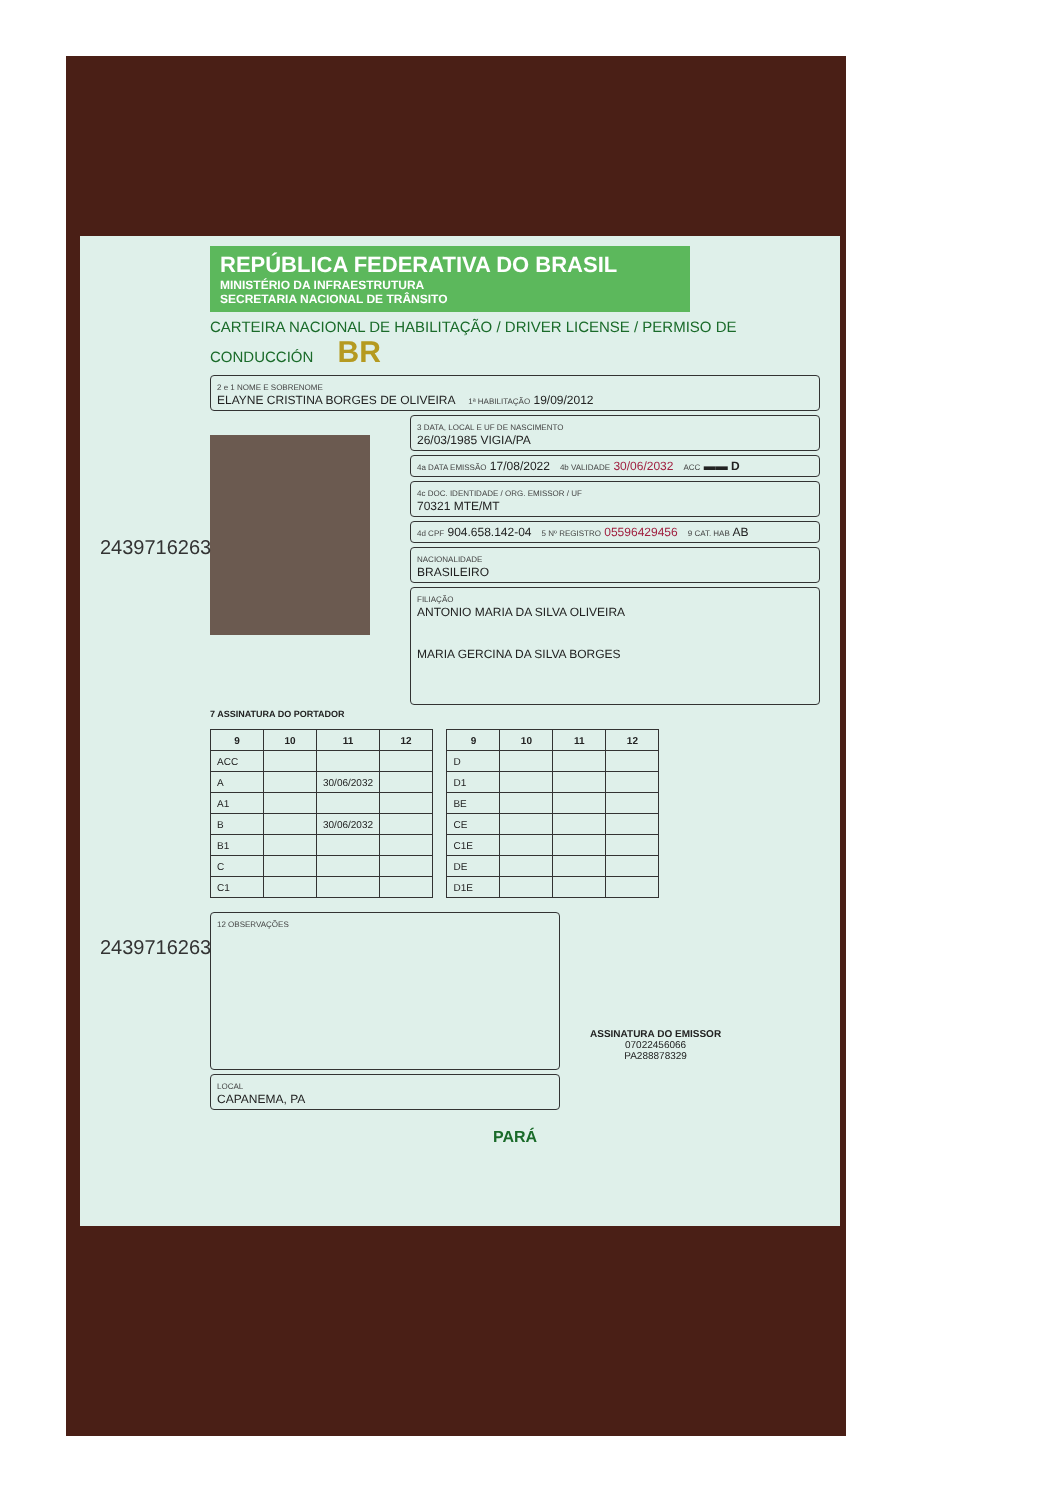REPÚBLICA FEDERATIVA DO BRASIL
MINISTÉRIO DA INFRAESTRUTURA
SECRETARIA NACIONAL DE TRÂNSITO
CARTEIRA NACIONAL DE HABILITAÇÃO / DRIVER LICENSE / PERMISO DE CONDUCCIÓN BR
2 e 1 NOME E SOBRENOME
ELAYNE CRISTINA BORGES DE OLIVEIRA 1ª HABILITAÇÃO 19/09/2012
3 DATA, LOCAL E UF DE NASCIMENTO
26/03/1985 VIGIA/PA
4a DATA EMISSÃO 17/08/2022 4b VALIDADE 30/06/2032 ACC ▬▬ D
4c DOC. IDENTIDADE / ORG. EMISSOR / UF
70321 MTE/MT
4d CPF 904.658.142-04 5 Nº REGISTRO 05596429456 9 CAT. HAB AB
NACIONALIDADE
BRASILEIRO
FILIAÇÃO
ANTONIO MARIA DA SILVA OLIVEIRA
MARIA GERCINA DA SILVA BORGES
7 ASSINATURA DO PORTADOR
2439716263
| 9 | 10 | 11 | 12 |
| --- | --- | --- | --- |
| ACC | | | |
| A | | 30/06/2032 | |
| A1 | | | |
| B | | 30/06/2032 | |
| B1 | | | |
| C | | | |
| C1 | | | |
| 9 | 10 | 11 | 12 |
| --- | --- | --- | --- |
| D | | | |
| D1 | | | |
| BE | | | |
| CE | | | |
| C1E | | | |
| DE | | | |
| D1E | | | |
12 OBSERVAÇÕES
LOCAL
CAPANEMA, PA
ASSINATURA DO EMISSOR
07022456066
PA288878329
PARÁ
2439716263